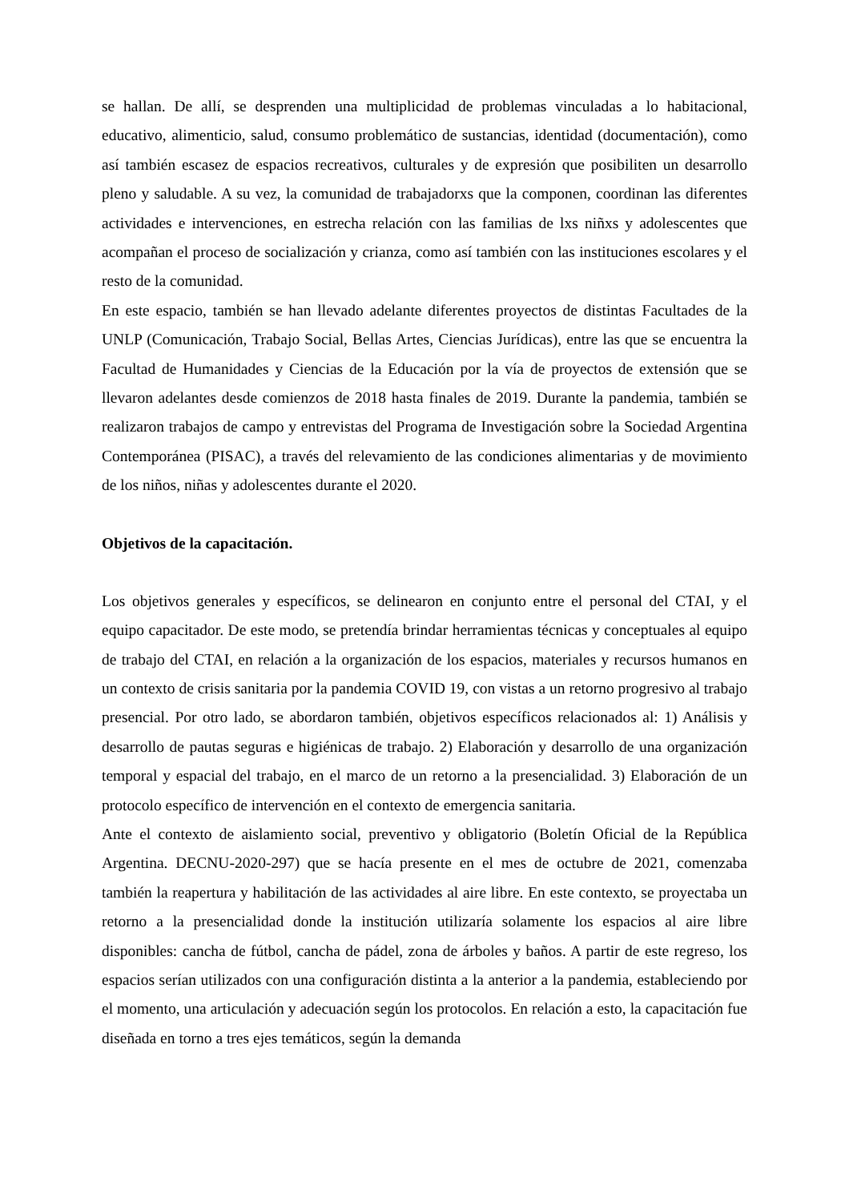se hallan. De allí, se desprenden una multiplicidad de problemas vinculadas a lo habitacional, educativo, alimenticio, salud, consumo problemático de sustancias, identidad (documentación), como así también escasez de espacios recreativos, culturales y de expresión que posibiliten un desarrollo pleno y saludable. A su vez, la comunidad de trabajadorxs que la componen, coordinan las diferentes actividades e intervenciones, en estrecha relación con las familias de lxs niñxs y adolescentes que acompañan el proceso de socialización y crianza, como así también con las instituciones escolares y el resto de la comunidad.
En este espacio, también se han llevado adelante diferentes proyectos de distintas Facultades de la UNLP (Comunicación, Trabajo Social, Bellas Artes, Ciencias Jurídicas), entre las que se encuentra la Facultad de Humanidades y Ciencias de la Educación por la vía de proyectos de extensión que se llevaron adelantes desde comienzos de 2018 hasta finales de 2019. Durante la pandemia, también se realizaron trabajos de campo y entrevistas del Programa de Investigación sobre la Sociedad Argentina Contemporánea (PISAC), a través del relevamiento de las condiciones alimentarias y de movimiento de los niños, niñas y adolescentes durante el 2020.
Objetivos de la capacitación.
Los objetivos generales y específicos, se delinearon en conjunto entre el personal del CTAI, y el equipo capacitador. De este modo, se pretendía brindar herramientas técnicas y conceptuales al equipo de trabajo del CTAI, en relación a la organización de los espacios, materiales y recursos humanos en un contexto de crisis sanitaria por la pandemia COVID 19, con vistas a un retorno progresivo al trabajo presencial. Por otro lado, se abordaron también, objetivos específicos relacionados al: 1) Análisis y desarrollo de pautas seguras e higiénicas de trabajo. 2) Elaboración y desarrollo de una organización temporal y espacial del trabajo, en el marco de un retorno a la presencialidad. 3) Elaboración de un protocolo específico de intervención en el contexto de emergencia sanitaria.
Ante el contexto de aislamiento social, preventivo y obligatorio (Boletín Oficial de la República Argentina. DECNU-2020-297) que se hacía presente en el mes de octubre de 2021, comenzaba también la reapertura y habilitación de las actividades al aire libre. En este contexto, se proyectaba un retorno a la presencialidad donde la institución utilizaría solamente los espacios al aire libre disponibles: cancha de fútbol, cancha de pádel, zona de árboles y baños. A partir de este regreso, los espacios serían utilizados con una configuración distinta a la anterior a la pandemia, estableciendo por el momento, una articulación y adecuación según los protocolos. En relación a esto, la capacitación fue diseñada en torno a tres ejes temáticos, según la demanda